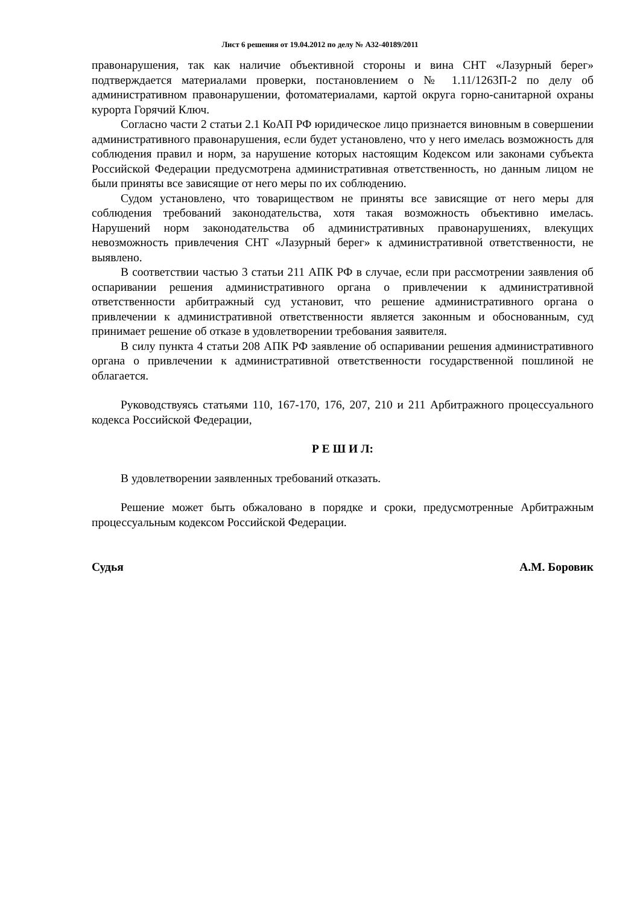Лист 6 решения от 19.04.2012 по делу № А32-40189/2011
правонарушения, так как наличие объективной стороны и вина СНТ «Лазурный берег» подтверждается материалами проверки, постановлением о № 1.11/1263П-2 по делу об административном правонарушении, фотоматериалами, картой округа горно-санитарной охраны курорта Горячий Ключ.
Согласно части 2 статьи 2.1 КоАП РФ юридическое лицо признается виновным в совершении административного правонарушения, если будет установлено, что у него имелась возможность для соблюдения правил и норм, за нарушение которых настоящим Кодексом или законами субъекта Российской Федерации предусмотрена административная ответственность, но данным лицом не были приняты все зависящие от него меры по их соблюдению.
Судом установлено, что товариществом не приняты все зависящие от него меры для соблюдения требований законодательства, хотя такая возможность объективно имелась. Нарушений норм законодательства об административных правонарушениях, влекущих невозможность привлечения СНТ «Лазурный берег» к административной ответственности, не выявлено.
В соответствии частью 3 статьи 211 АПК РФ в случае, если при рассмотрении заявления об оспаривании решения административного органа о привлечении к административной ответственности арбитражный суд установит, что решение административного органа о привлечении к административной ответственности является законным и обоснованным, суд принимает решение об отказе в удовлетворении требования заявителя.
В силу пункта 4 статьи 208 АПК РФ заявление об оспаривании решения административного органа о привлечении к административной ответственности государственной пошлиной не облагается.
Руководствуясь статьями 110, 167-170, 176, 207, 210 и 211 Арбитражного процессуального кодекса Российской Федерации,
Р Е Ш И Л:
В удовлетворении заявленных требований отказать.
Решение может быть обжаловано в порядке и сроки, предусмотренные Арбитражным процессуальным кодексом Российской Федерации.
Судья А.М. Боровик